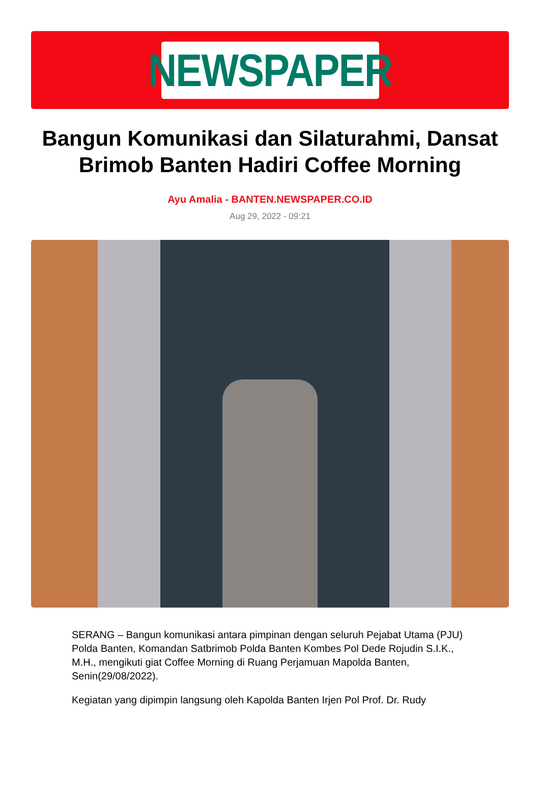NEWSPAPER
Bangun Komunikasi dan Silaturahmi, Dansat Brimob Banten Hadiri Coffee Morning
Ayu Amalia - BANTEN.NEWSPAPER.CO.ID
Aug 29, 2022 - 09:21
SERANG – Bangun komunikasi antara pimpinan dengan seluruh Pejabat Utama (PJU) Polda Banten, Komandan Satbrimob Polda Banten Kombes Pol Dede Rojudin S.I.K., M.H., mengikuti giat Coffee Morning di Ruang Perjamuan Mapolda Banten, Senin(29/08/2022).
Kegiatan yang dipimpin langsung oleh Kapolda Banten Irjen Pol Prof. Dr. Rudy